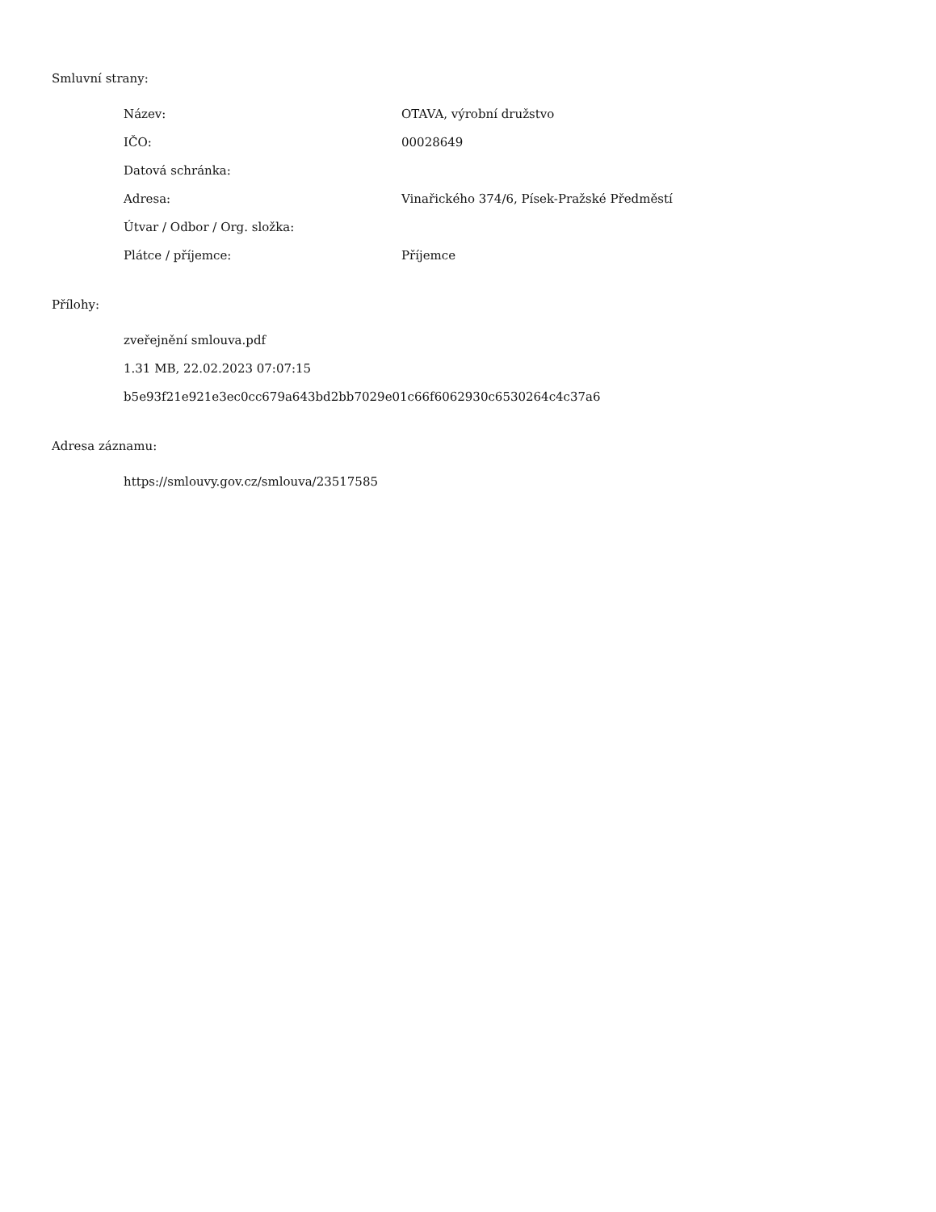Smluvní strany:
| Název: | OTAVA, výrobní družstvo |
| IČO: | 00028649 |
| Datová schránka: | |
| Adresa: | Vinařického 374/6, Písek-Pražské Předměstí |
| Útvar / Odbor / Org. složka: | |
| Plátce / příjemce: | Příjemce |
Přílohy:
zveřejnění smlouva.pdf
1.31 MB, 22.02.2023 07:07:15
b5e93f21e921e3ec0cc679a643bd2bb7029e01c66f6062930c6530264c4c37a6
Adresa záznamu:
https://smlouvy.gov.cz/smlouva/23517585